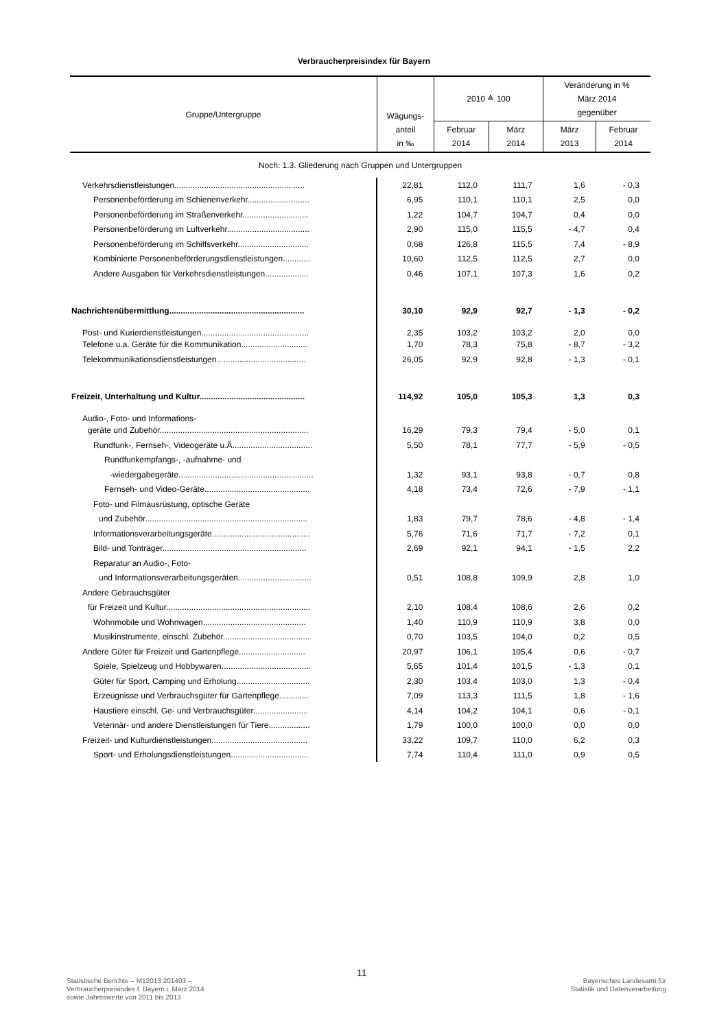Verbraucherpreisindex für Bayern
| Gruppe/Untergruppe | Wägungs- anteil in ‰ | 2010 ≙ 100 | | Veränderung in % März 2014 gegenüber | |
| --- | --- | --- | --- | --- | --- |
| | | Februar 2014 | März 2014 | März 2013 | Februar 2014 |
| Noch: 1.3. Gliederung nach Gruppen und Untergruppen | | | | | |
| Verkehrsdienstleistungen......................................................... | 22,81 | 112,0 | 111,7 | 1,6 | - 0,3 |
| Personenbeförderung im Schienenverkehr........................... | 6,95 | 110,1 | 110,1 | 2,5 | 0,0 |
| Personenbeförderung im Straßenverkehr............................. | 1,22 | 104,7 | 104,7 | 0,4 | 0,0 |
| Personenbeförderung im Luftverkehr.................................... | 2,90 | 115,0 | 115,5 | - 4,7 | 0,4 |
| Personenbeförderung im Schiffsverkehr............................... | 0,68 | 126,8 | 115,5 | 7,4 | - 8,9 |
| Kombinierte Personenbeförderungsdienstleistungen............ | 10,60 | 112,5 | 112,5 | 2,7 | 0,0 |
| Andere Ausgaben für Verkehrsdienstleistungen................... | 0,46 | 107,1 | 107,3 | 1,6 | 0,2 |
| Nachrichtenübermittlung........................................................... | 30,10 | 92,9 | 92,7 | - 1,3 | - 0,2 |
| Post- und Kurierdienstleistungen............................................... | 2,35 | 103,2 | 103,2 | 2,0 | 0,0 |
| Telefone u.a. Geräte für die Kommunikation............................. | 1,70 | 78,3 | 75,8 | - 8,7 | - 3,2 |
| Telekommunikationsdienstleistungen....................................... | 26,05 | 92,9 | 92,8 | - 1,3 | - 0,1 |
| Freizeit, Unterhaltung und Kultur.............................................. | 114,92 | 105,0 | 105,3 | 1,3 | 0,3 |
| Audio-, Foto- und Informations- | | | | | |
| geräte und Zubehör................................................................. | 16,29 | 79,3 | 79,4 | - 5,0 | 0,1 |
| Rundfunk-, Fernseh-, Videogeräte u.Ä................................... | 5,50 | 78,1 | 77,7 | - 5,9 | - 0,5 |
| Rundfunkempfangs-, -aufnahme- und | | | | | |
| -wiedergabegeräte........................................................... | 1,32 | 93,1 | 93,8 | - 0,7 | 0,8 |
| Fernseh- und Video-Geräte.............................................. | 4,18 | 73,4 | 72,6 | - 7,9 | - 1,1 |
| Foto- und Filmausrüstung, optische Geräte | | | | | |
| und Zubehör....................................................................... | 1,83 | 79,7 | 78,6 | - 4,8 | - 1,4 |
| Informationsverarbeitungsgeräte........................................... | 5,76 | 71,6 | 71,7 | - 7,2 | 0,1 |
| Bild- und Tonträger............................................................... | 2,69 | 92,1 | 94,1 | - 1,5 | 2,2 |
| Reparatur an Audio-, Foto- | | | | | |
| und Informationsverarbeitungsgeräten................................ | 0,51 | 108,8 | 109,9 | 2,8 | 1,0 |
| Andere Gebrauchsgüter | | | | | |
| für Freizeit und Kultur............................................................... | 2,10 | 108,4 | 108,6 | 2,6 | 0,2 |
| Wohnmobile und Wohnwagen............................................. | 1,40 | 110,9 | 110,9 | 3,8 | 0,0 |
| Musikinstrumente, einschl. Zubehör...................................... | 0,70 | 103,5 | 104,0 | 0,2 | 0,5 |
| Andere Güter für Freizeit und Gartenpflege............................. | 20,97 | 106,1 | 105,4 | 0,6 | - 0,7 |
| Spiele, Spielzeug und Hobbywaren....................................... | 5,65 | 101,4 | 101,5 | - 1,3 | 0,1 |
| Güter für Sport, Camping und Erholung................................ | 2,30 | 103,4 | 103,0 | 1,3 | - 0,4 |
| Erzeugnisse und Verbrauchsgüter für Gartenpflege............. | 7,09 | 113,3 | 111,5 | 1,8 | - 1,6 |
| Haustiere einschl. Ge- und Verbrauchsgüter........................ | 4,14 | 104,2 | 104,1 | 0,6 | - 0,1 |
| Veterinär- und andere Dienstleistungen für Tiere.................. | 1,79 | 100,0 | 100,0 | 0,0 | 0,0 |
| Freizeit- und Kulturdienstleistungen.......................................... | 33,22 | 109,7 | 110,0 | 6,2 | 0,3 |
| Sport- und Erholungsdienstleistungen.................................. | 7,74 | 110,4 | 111,0 | 0,9 | 0,5 |
Statistische Berichte – M12013 201403 –
Verbraucherpreisindex f. Bayern i. März 2014
sowie Jahreswerte von 2011 bis 2013
11
Bayerisches Landesamt für
Statistik und Datenverarbeitung